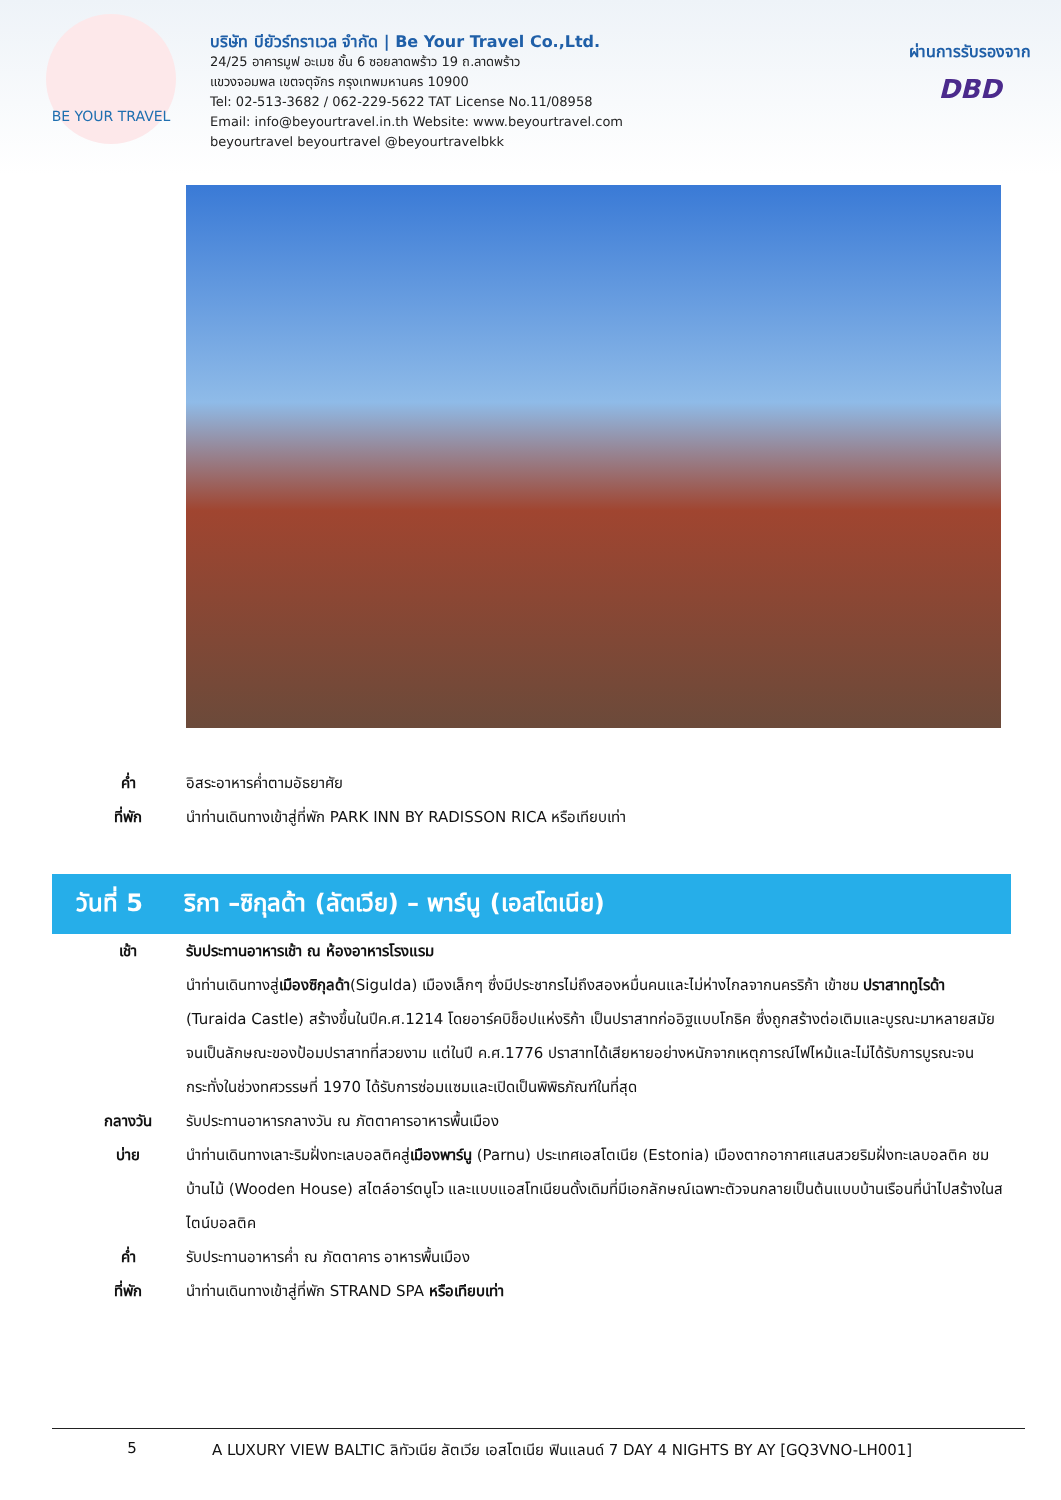BE YOUR TRAVEL
บริษัท บียัวร์ทราเวล จำกัด | Be Your Travel Co.,Ltd.
24/25 อาคารมูฟ อะเมซ ชั้น 6 ซอยลาดพร้าว 19 ถ.ลาดพร้าว
แขวงจอมพล เขตจตุจักร กรุงเทพมหานคร 10900
Tel: 02-513-3682 / 062-229-5622 TAT License No.11/08958
Email: info@beyourtravel.in.th Website: www.beyourtravel.com
beyourtravel beyourtravel @beyourtravelbkk
ผ่านการรับรองจาก
DBD
ค่ำ อิสระอาหารค่ำตามอัธยาศัย
ที่พัก นำท่านเดินทางเข้าสู่ที่พัก PARK INN BY RADISSON RICA หรือเทียบเท่า
วันที่ 5 ริกา –ซิกุลด้า (ลัตเวีย) – พาร์นู (เอสโตเนีย)
เช้า รับประทานอาหารเช้า ณ ห้องอาหารโรงแรม
นำท่านเดินทางสู่เมืองซิกุลด้า(Sigulda) เมืองเล็กๆ ซึ่งมีประชากรไม่ถึงสองหมื่นคนและไม่ห่างไกลจากนครริก้า เข้าชม ปราสาททูไรด้า (Turaida Castle) สร้างขึ้นในปีค.ศ.1214 โดยอาร์คบิช็อปแห่งริก้า เป็นปราสาทก่ออิฐแบบโกธิค ซึ่งถูกสร้างต่อเติมและบูรณะมาหลายสมัยจนเป็นลักษณะของป้อมปราสาทที่สวยงาม แต่ในปี ค.ศ.1776 ปราสาทได้เสียหายอย่างหนักจากเหตุการณ์ไฟไหม้และไม่ได้รับการบูรณะจนกระทั่งในช่วงทศวรรษที่ 1970 ได้รับการซ่อมแซมและเปิดเป็นพิพิธภัณฑ์ในที่สุด
กลางวัน รับประทานอาหารกลางวัน ณ ภัตตาคารอาหารพื้นเมือง
บ่าย นำท่านเดินทางเลาะริมฝั่งทะเลบอลติคสู่เมืองพาร์นู (Parnu) ประเทศเอสโตเนีย (Estonia) เมืองตากอากาศแสนสวยริมฝั่งทะเลบอลติค ชมบ้านไม้ (Wooden House) สไตล์อาร์ตนูโว และแบบแอสโทเนียนดั้งเดิมที่มีเอกลักษณ์เฉพาะตัวจนกลายเป็นต้นแบบบ้านเรือนที่นำไปสร้างในสไตน์บอลติค
ค่ำ รับประทานอาหารค่ำ ณ ภัตตาคาร อาหารพื้นเมือง
ที่พัก นำท่านเดินทางเข้าสู่ที่พัก STRAND SPA หรือเทียบเท่า
5 A LUXURY VIEW BALTIC ลิทัวเนีย ลัตเวีย เอสโตเนีย ฟินแลนด์ 7 DAY 4 NIGHTS BY AY [GQ3VNO-LH001]